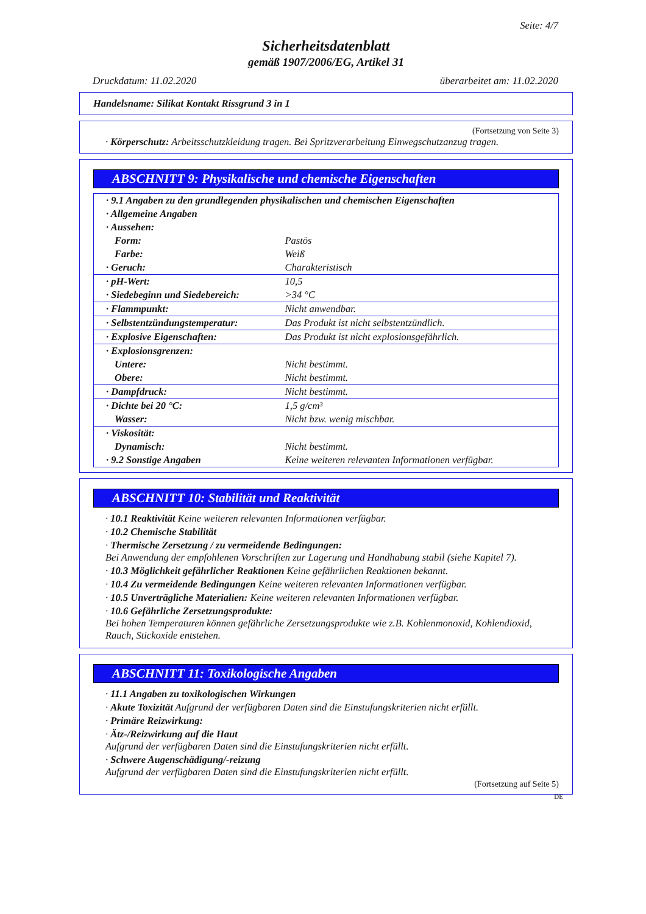Seite: 4/7
Sicherheitsdatenblatt
gemäß 1907/2006/EG, Artikel 31
Druckdatum: 11.02.2020 überarbeitet am: 11.02.2020
Handelsname: Silikat Kontakt Rissgrund 3 in 1
(Fortsetzung von Seite 3)
· Körperschutz: Arbeitsschutzkleidung tragen. Bei Spritzverarbeitung Einwegschutzanzug tragen.
ABSCHNITT 9: Physikalische und chemische Eigenschaften
| · 9.1 Angaben zu den grundlegenden physikalischen und chemischen Eigenschaften | |
| · Allgemeine Angaben | |
| · Aussehen: | |
| Form: | Pastös |
| Farbe: | Weiß |
| · Geruch: | Charakteristisch |
| · pH-Wert: | 10,5 |
| · Siedebeginn und Siedebereich: | >34 °C |
| · Flammpunkt: | Nicht anwendbar. |
| · Selbstentzündungstemperatur: | Das Produkt ist nicht selbstentzündlich. |
| · Explosive Eigenschaften: | Das Produkt ist nicht explosionsgefährlich. |
| · Explosionsgrenzen: | |
| Untere: | Nicht bestimmt. |
| Obere: | Nicht bestimmt. |
| · Dampfdruck: | Nicht bestimmt. |
| · Dichte bei 20 °C: | 1,5 g/cm³ |
| Wasser: | Nicht bzw. wenig mischbar. |
| · Viskosität: | |
| Dynamisch: | Nicht bestimmt. |
| · 9.2 Sonstige Angaben | Keine weiteren relevanten Informationen verfügbar. |
ABSCHNITT 10: Stabilität und Reaktivität
· 10.1 Reaktivität Keine weiteren relevanten Informationen verfügbar.
· 10.2 Chemische Stabilität
· Thermische Zersetzung / zu vermeidende Bedingungen:
Bei Anwendung der empfohlenen Vorschriften zur Lagerung und Handhabung stabil (siehe Kapitel 7).
· 10.3 Möglichkeit gefährlicher Reaktionen Keine gefährlichen Reaktionen bekannt.
· 10.4 Zu vermeidende Bedingungen Keine weiteren relevanten Informationen verfügbar.
· 10.5 Unverträgliche Materialien: Keine weiteren relevanten Informationen verfügbar.
· 10.6 Gefährliche Zersetzungsprodukte:
Bei hohen Temperaturen können gefährliche Zersetzungsprodukte wie z.B. Kohlenmonoxid, Kohlendioxid, Rauch, Stickoxide entstehen.
ABSCHNITT 11: Toxikologische Angaben
· 11.1 Angaben zu toxikologischen Wirkungen
· Akute Toxizität Aufgrund der verfügbaren Daten sind die Einstufungskriterien nicht erfüllt.
· Primäre Reizwirkung:
· Ätz-/Reizwirkung auf die Haut
Aufgrund der verfügbaren Daten sind die Einstufungskriterien nicht erfüllt.
· Schwere Augenschädigung/-reizung
Aufgrund der verfügbaren Daten sind die Einstufungskriterien nicht erfüllt.
(Fortsetzung auf Seite 5)
DE